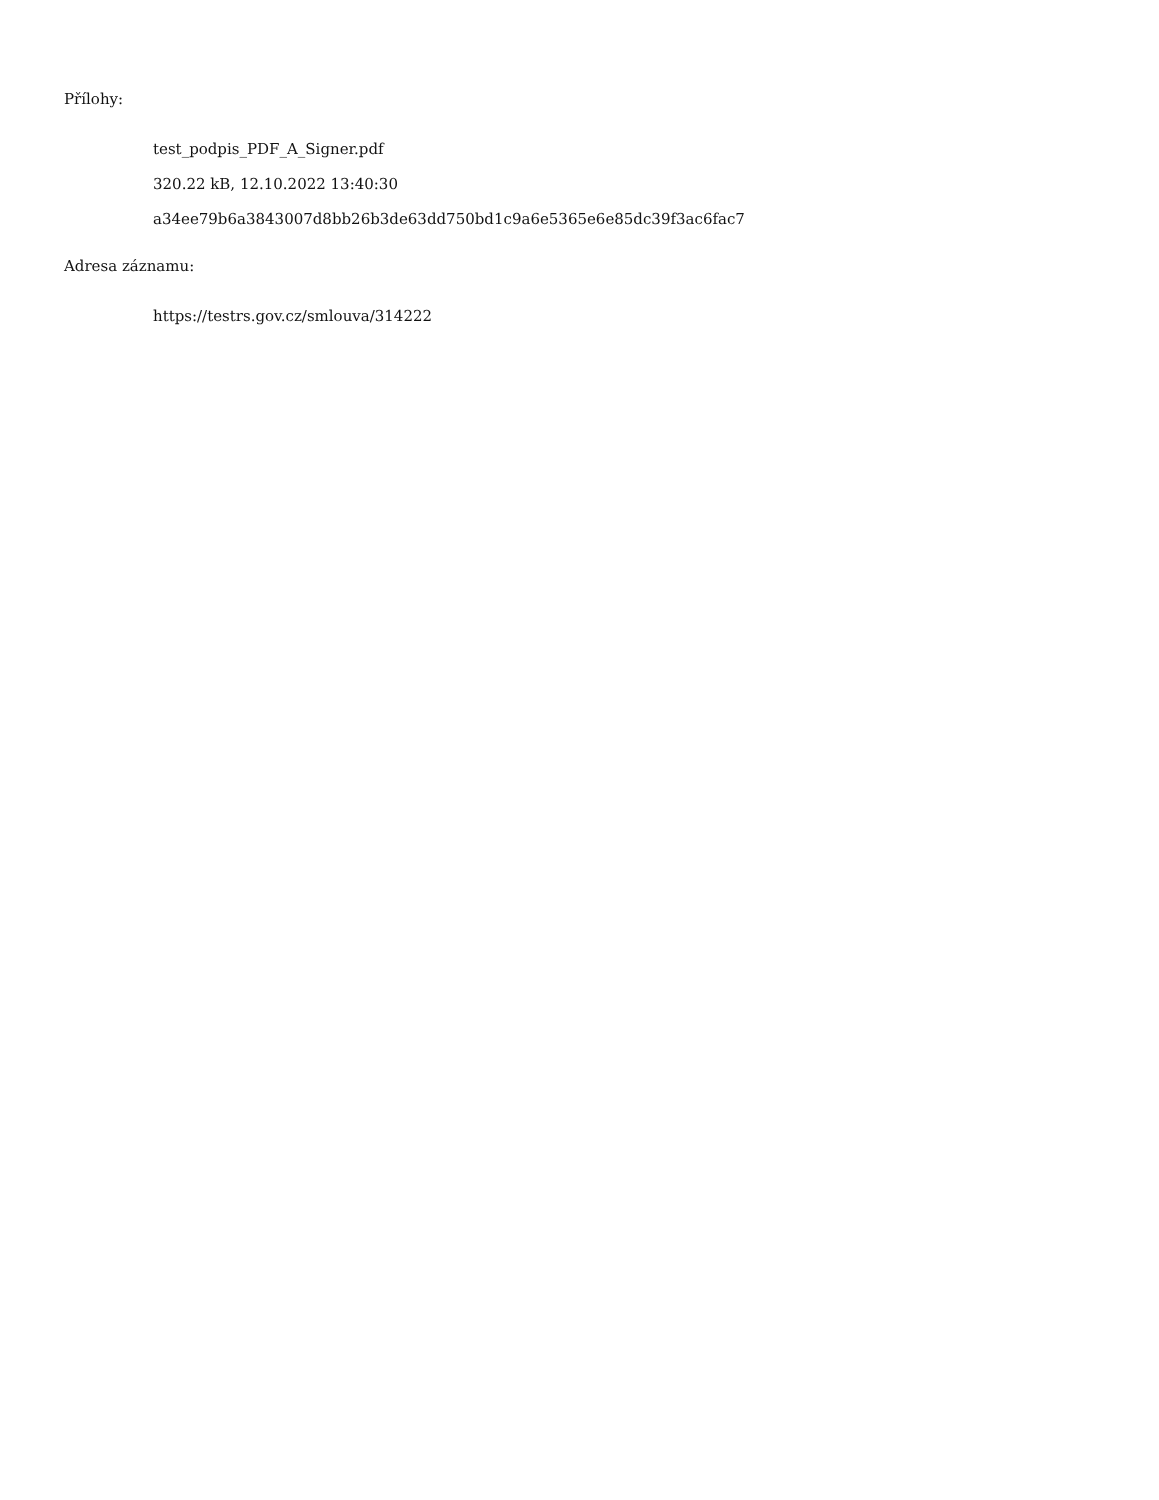Přílohy:
test_podpis_PDF_A_Signer.pdf
320.22 kB, 12.10.2022 13:40:30
a34ee79b6a3843007d8bb26b3de63dd750bd1c9a6e5365e6e85dc39f3ac6fac7
Adresa záznamu:
https://testrs.gov.cz/smlouva/314222